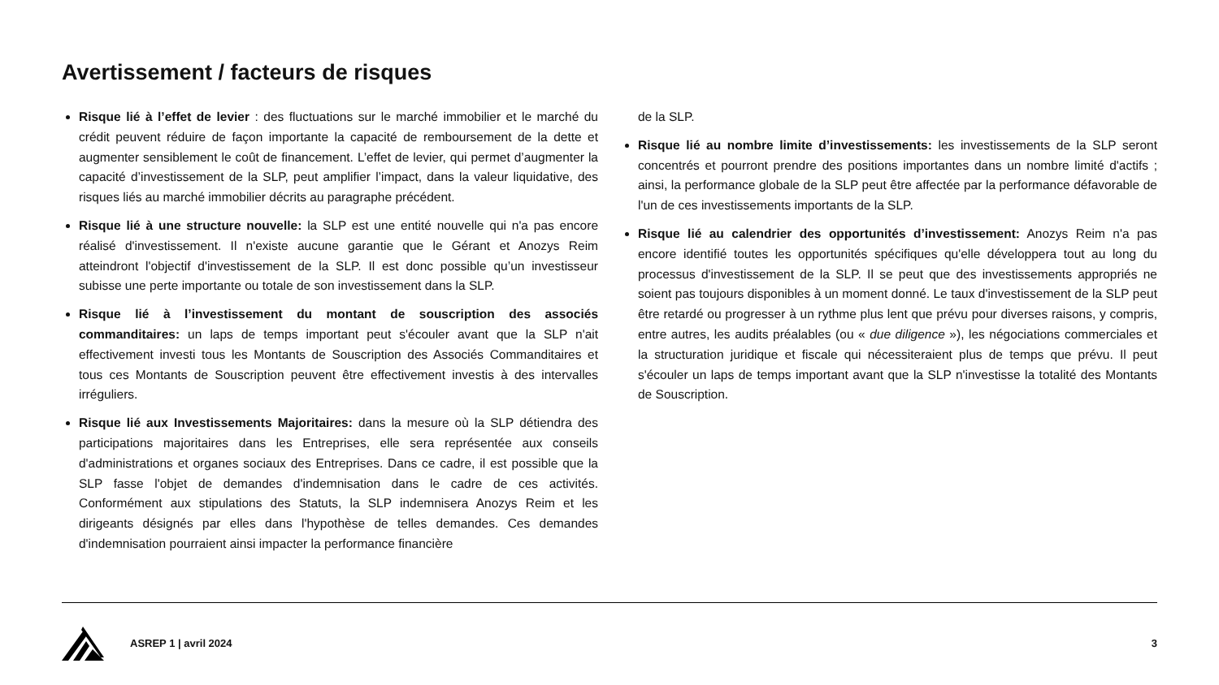Avertissement / facteurs de risques
Risque lié à l’effet de levier : des fluctuations sur le marché immobilier et le marché du crédit peuvent réduire de façon importante la capacité de remboursement de la dette et augmenter sensiblement le coût de financement. L’effet de levier, qui permet d’augmenter la capacité d’investissement de la SLP, peut amplifier l’impact, dans la valeur liquidative, des risques liés au marché immobilier décrits au paragraphe précédent.
Risque lié à une structure nouvelle: la SLP est une entité nouvelle qui n'a pas encore réalisé d'investissement. Il n'existe aucune garantie que le Gérant et Anozys Reim atteindront l'objectif d'investissement de la SLP. Il est donc possible qu’un investisseur subisse une perte importante ou totale de son investissement dans la SLP.
Risque lié à l’investissement du montant de souscription des associés commanditaires: un laps de temps important peut s'écouler avant que la SLP n'ait effectivement investi tous les Montants de Souscription des Associés Commanditaires et tous ces Montants de Souscription peuvent être effectivement investis à des intervalles irréguliers.
Risque lié aux Investissements Majoritaires: dans la mesure où la SLP détiendra des participations majoritaires dans les Entreprises, elle sera représentée aux conseils d'administrations et organes sociaux des Entreprises. Dans ce cadre, il est possible que la SLP fasse l'objet de demandes d'indemnisation dans le cadre de ces activités. Conformément aux stipulations des Statuts, la SLP indemnisera Anozys Reim et les dirigeants désignés par elles dans l'hypothèse de telles demandes. Ces demandes d'indemnisation pourraient ainsi impacter la performance financière
de la SLP.
Risque lié au nombre limite d’investissements: les investissements de la SLP seront concentrés et pourront prendre des positions importantes dans un nombre limité d'actifs ; ainsi, la performance globale de la SLP peut être affectée par la performance défavorable de l'un de ces investissements importants de la SLP.
Risque lié au calendrier des opportunités d’investissement: Anozys Reim n'a pas encore identifié toutes les opportunités spécifiques qu'elle développera tout au long du processus d'investissement de la SLP. Il se peut que des investissements appropriés ne soient pas toujours disponibles à un moment donné. Le taux d'investissement de la SLP peut être retardé ou progresser à un rythme plus lent que prévu pour diverses raisons, y compris, entre autres, les audits préalables (ou « due diligence »), les négociations commerciales et la structuration juridique et fiscale qui nécessiteraient plus de temps que prévu. Il peut s'écouler un laps de temps important avant que la SLP n'investisse la totalité des Montants de Souscription.
ASREP 1 | avril 2024 3